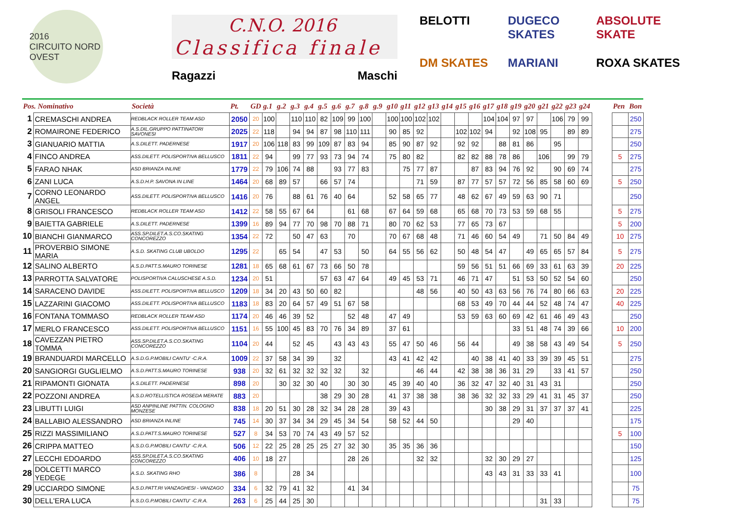2016
CIRCUITO NORD OVEST
C.N.O. 2016
Classifica finale
Ragazzi Maschi
BELOTTI
DUGECO SKATES
ABSOLUTE SKATE
DM SKATES
MARIANI
ROXA SKATES
| Pos. Nominativo | | Società | Pt. | GD | g.1 | g.2 | g.3 | g.4 | g.5 | g.6 | g.7 | g.8 | g.9 | g10 | g11 | g12 | g13 | g14 | g15 | g16 | g17 | g18 | g19 | g20 | g21 | g22 | g23 | g24 | | Pen | Bon |
| --- | --- | --- | --- | --- | --- | --- | --- | --- | --- | --- | --- | --- | --- | --- | --- | --- | --- | --- | --- | --- | --- | --- | --- | --- | --- | --- | --- | --- | --- | --- | --- |
| 1 | CREMASCHI ANDREA | REDBLACK ROLLER TEAM ASD | 2050 | 20 | 100 | | 110 | 110 | 82 | 109 | 99 | 100 | | 100 | 100 | 102 | 102 | | | | 104 | 104 | 97 | 97 | | 106 | 79 | 99 | | | 250 |
| 2 | ROMAIRONE FEDERICO | A.S.DIL.GRUPPO PATTINATORI SAVONESI | 2025 | 22 | 118 | | 94 | 94 | 87 | 98 | 110 | 111 | | 90 | 85 | 92 | | | 102 | 102 | 94 | | 92 | 108 | 95 | | 89 | 89 | | | 275 |
| 3 | GIANUARIO MATTIA | A.S.DILETT. PADERNESE | 1917 | 20 | 106 | 118 | 83 | 99 | 109 | 87 | 83 | 94 | | 85 | 90 | 87 | 92 | | 92 | 92 | | 88 | 81 | 86 | | 95 | | | | | 250 |
| 4 | FINCO ANDREA | ASS.DILETT. POLISPORTIVA BELLUSCO | 1811 | 22 | 94 | | 99 | 77 | 93 | 73 | 94 | 74 | | 75 | 80 | 82 | | | 82 | 82 | 88 | 78 | 86 | | 106 | | 99 | 79 | | 5 | 275 |
| 5 | FARAO NHAK | ASD BRIANZA INLINE | 1779 | 22 | 79 | 106 | 74 | 88 | | 93 | 77 | 83 | | | 75 | 77 | 87 | | | 87 | 83 | 94 | 76 | 92 | | 90 | 69 | 74 | | | 275 |
| 6 | ZANI LUCA | A.S.D.H.P. SAVONA IN LINE | 1464 | 20 | 68 | 89 | 57 | | 66 | 57 | 74 | | | | | 71 | 59 | | 87 | 77 | 57 | 57 | 72 | 56 | 85 | 58 | 60 | 69 | | 5 | 250 |
| 7 | CORNO LEONARDO ANGEL | ASS.DILETT. POLISPORTIVA BELLUSCO | 1416 | 20 | 76 | | 88 | 61 | 76 | 40 | 64 | | | 52 | 58 | 65 | 77 | | 48 | 62 | 67 | 49 | 59 | 63 | 90 | 71 | | | | | 250 |
| 8 | GRISOLI FRANCESCO | REDBLACK ROLLER TEAM ASD | 1412 | 22 | 58 | 55 | 67 | 64 | | | 61 | 68 | | 67 | 64 | 59 | 68 | | 65 | 68 | 70 | 73 | 53 | 59 | 68 | 55 | | | | 5 | 275 |
| 9 | BAIETTA GABRIELE | A.S.DILETT. PADERNESE | 1399 | 16 | 89 | 94 | 77 | 70 | 98 | 70 | 88 | 71 | | 80 | 70 | 62 | 53 | | 77 | 65 | 73 | 67 | | | | | | | | 5 | 200 |
| 10 | BIANCHI GIANMARCO | ASS.SP.DILET.A.S.CO.SKATING CONCOREZZO | 1354 | 22 | 72 | | 50 | 47 | 63 | | 70 | | | 70 | 67 | 68 | 48 | | 71 | 46 | 60 | 54 | 49 | | 71 | 50 | 84 | 49 | | 10 | 275 |
| 11 | PROVERBIO SIMONE MARIA | A.S.D. SKATING CLUB UBOLDO | 1295 | 22 | | 65 | 54 | | 47 | 53 | | 50 | | 64 | 55 | 56 | 62 | | 50 | 48 | 54 | 47 | | 49 | 65 | 65 | 57 | 84 | | 5 | 275 |
| 12 | SALINO ALBERTO | A.S.D.PATT.S.MAURO TORINESE | 1281 | 18 | 65 | 68 | 61 | 67 | 73 | 66 | 50 | 78 | | | | | | | 59 | 56 | 51 | 51 | 66 | 69 | 33 | 61 | 63 | 39 | | 20 | 225 |
| 13 | PARROTTA SALVATORE | POLISPORTIVA CALUSCHESE A.S.D. | 1234 | 20 | 51 | | | | 57 | 63 | 47 | 64 | | 49 | 45 | 53 | 71 | | 46 | 71 | 47 | | 51 | 53 | 50 | 52 | 54 | 60 | | | 250 |
| 14 | SARACENO DAVIDE | ASS.DILETT. POLISPORTIVA BELLUSCO | 1209 | 18 | 34 | 20 | 43 | 50 | 60 | 82 | | | | | | 48 | 56 | | 40 | 50 | 43 | 63 | 56 | 76 | 74 | 80 | 66 | 63 | | 20 | 225 |
| 15 | LAZZARINI GIACOMO | ASS.DILETT. POLISPORTIVA BELLUSCO | 1183 | 18 | 83 | 20 | 64 | 57 | 49 | 51 | 67 | 58 | | | | | | | 68 | 53 | 49 | 70 | 44 | 44 | 52 | 48 | 74 | 47 | | 40 | 225 |
| 16 | FONTANA TOMMASO | REDBLACK ROLLER TEAM ASD | 1174 | 20 | 46 | 46 | 39 | 52 | | | 52 | 48 | | 47 | 49 | | | | 53 | 59 | 63 | 60 | 69 | 42 | 61 | 46 | 49 | 43 | | | 250 |
| 17 | MERLO FRANCESCO | ASS.DILETT. POLISPORTIVA BELLUSCO | 1151 | 16 | 55 | 100 | 45 | 83 | 70 | 76 | 34 | 89 | | 37 | 61 | | | | | | | | 33 | 51 | 48 | 74 | 39 | 66 | | 10 | 200 |
| 18 | CAVEZZAN PIETRO TOMMA | ASS.SP.DILET.A.S.CO.SKATING CONCOREZZO | 1104 | 20 | 44 | | 52 | 45 | | 43 | 43 | 43 | | 55 | 47 | 50 | 46 | | 56 | 44 | | | 49 | 38 | 58 | 43 | 49 | 54 | | 5 | 250 |
| 19 | BRANDUARDI MARCELLO | A.S.D.G.P.MOBILI CANTU' -C.R.A. | 1009 | 22 | 37 | 58 | 34 | 39 | | 32 | | | | 43 | 41 | 42 | 42 | | | 40 | 38 | 41 | 40 | 33 | 39 | 39 | 45 | 51 | | | 275 |
| 20 | SANGIORGI GUGLIELMO | A.S.D.PATT.S.MAURO TORINESE | 938 | 20 | 32 | 61 | 32 | 32 | 32 | 32 | | 32 | | | | 46 | 44 | | 42 | 38 | 38 | 36 | 31 | 29 | | 33 | 41 | 57 | | | 250 |
| 21 | RIPAMONTI GIONATA | A.S.DILETT. PADERNESE | 898 | 20 | | 30 | 32 | 30 | 40 | | 30 | 30 | | 45 | 39 | 40 | 40 | | 36 | 32 | 47 | 32 | 40 | 31 | 43 | 31 | | | | | 250 |
| 22 | POZZONI ANDREA | A.S.D.ROTELLISTICA ROSEDA MERATE | 883 | 20 | | | | | 38 | 29 | 30 | 28 | | 41 | 37 | 38 | 38 | | 38 | 36 | 32 | 32 | 33 | 29 | 41 | 31 | 45 | 37 | | | 250 |
| 23 | LIBUTTI LUIGI | ASD ANPINLINE PATTIN. COLOGNO MONZESE | 838 | 18 | 20 | 51 | 30 | 28 | 32 | 34 | 28 | 28 | | 39 | 43 | | | | | | 30 | 38 | 29 | 31 | 37 | 37 | 37 | 41 | | | 225 |
| 24 | BALLABIO ALESSANDRO | ASD BRIANZA INLINE | 745 | 14 | 30 | 37 | 34 | 34 | 29 | 45 | 34 | 54 | | 58 | 52 | 44 | 50 | | | | | | 29 | 40 | | | | | | | 175 |
| 25 | RIZZI MASSIMILIANO | A.S.D.PATT.S.MAURO TORINESE | 527 | 8 | 34 | 53 | 70 | 74 | 43 | 49 | 57 | 52 | | | | | | | | | | | | | | | | | | 5 | 100 |
| 26 | CRIPPA MATTEO | A.S.D.G.P.MOBILI CANTU' -C.R.A. | 506 | 12 | 22 | 25 | 28 | 25 | 25 | 27 | 32 | 30 | | 35 | 35 | 36 | 36 | | | | | | | | | | | | | | 150 |
| 27 | LECCHI EDOARDO | ASS.SP.DILET.A.S.CO.SKATING CONCOREZZO | 406 | 10 | 18 | 27 | | | | | 28 | 26 | | | | 32 | 32 | | | | 32 | 30 | 29 | 27 | | | | | | | 125 |
| 28 | DOLCETTI MARCO YEDEGE | A.S.D. SKATING RHO | 386 | 8 | | | 28 | 34 | | | | | | | | | | | | | 43 | 43 | 31 | 33 | 33 | 41 | | | | | 100 |
| 29 | UCCIARDO SIMONE | A.S.D.PATT.RI VANZAGHESI - VANZAGO | 334 | 6 | 32 | 79 | 41 | 32 | | | 41 | 34 | | | | | | | | | | | | | | | | | | | 75 |
| 30 | DELL'ERA LUCA | A.S.D.G.P.MOBILI CANTU' -C.R.A. | 263 | 6 | 25 | 44 | 25 | 30 | | | | | | | | | | | | | | | | | 31 | 33 | | | | | 75 |